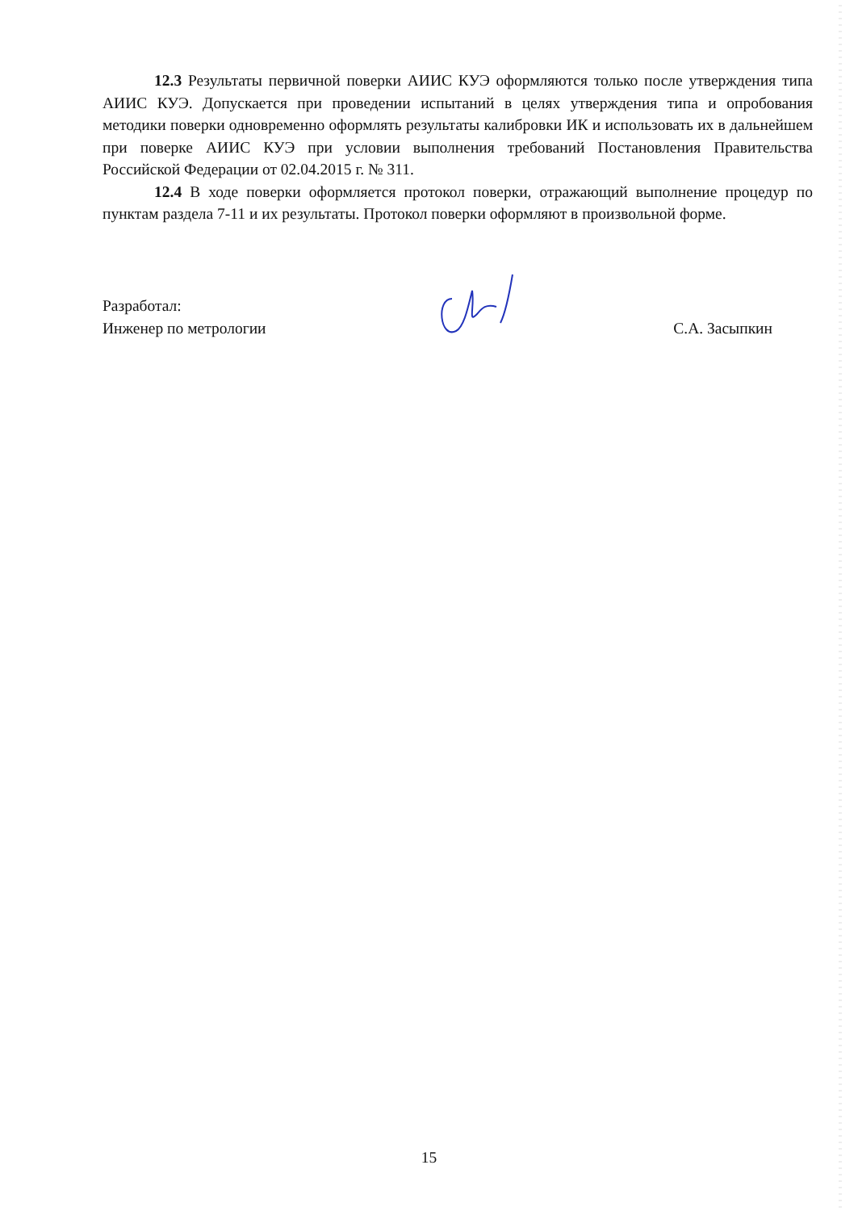12.3 Результаты первичной поверки АИИС КУЭ оформляются только после утверждения типа АИИС КУЭ. Допускается при проведении испытаний в целях утверждения типа и опробования методики поверки одновременно оформлять результаты калибровки ИК и использовать их в дальнейшем при поверке АИИС КУЭ при условии выполнения требований Постановления Правительства Российской Федерации от 02.04.2015 г. № 311.
12.4 В ходе поверки оформляется протокол поверки, отражающий выполнение процедур по пунктам раздела 7-11 и их результаты. Протокол поверки оформляют в произвольной форме.
Разработал:
Инженер по метрологии С.А. Засыпкин
15